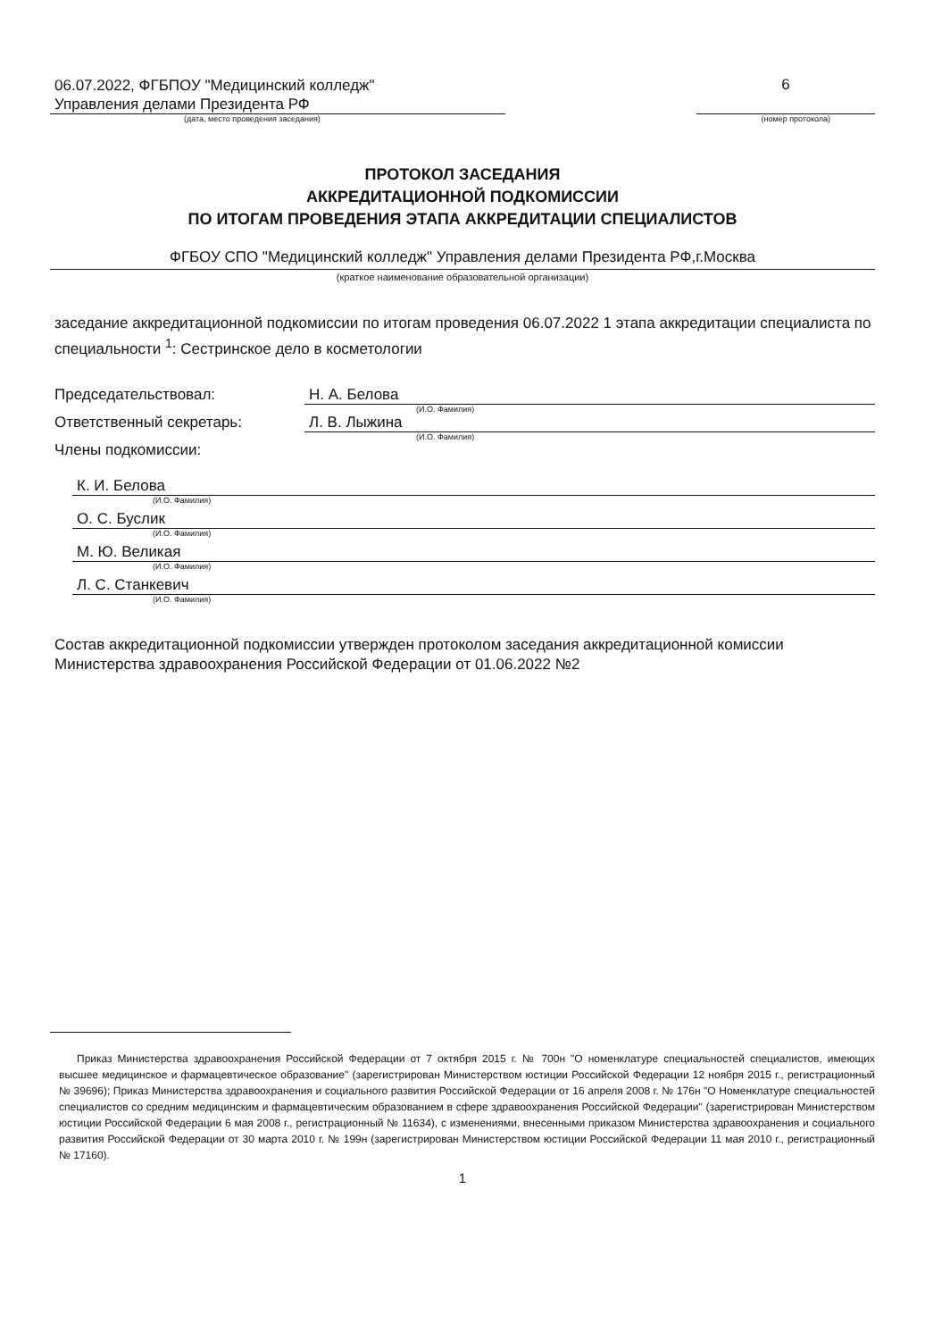06.07.2022, ФГБПОУ "Медицинский колледж"
Управления делами Президента РФ
6
(дата, место проведения заседания) (номер протокола)
ПРОТОКОЛ ЗАСЕДАНИЯ
АККРЕДИТАЦИОННОЙ ПОДКОМИССИИ
ПО ИТОГАМ ПРОВЕДЕНИЯ ЭТАПА АККРЕДИТАЦИИ СПЕЦИАЛИСТОВ
ФГБОУ СПО "Медицинский колледж" Управления делами Президента РФ,г.Москва
(краткое наименование образовательной организации)
заседание аккредитационной подкомиссии по итогам проведения 06.07.2022 1 этапа аккредитации специалиста по специальности <sup>1</sup>: Сестринское дело в косметологии
Председательствовал: Н. А. Белова
(И.О. Фамилия)
Ответственный секретарь: Л. В. Лыжина
(И.О. Фамилия)
Члены подкомиссии:
К. И. Белова
(И.О. Фамилия)
О. С. Буслик
(И.О. Фамилия)
М. Ю. Великая
(И.О. Фамилия)
Л. С. Станкевич
(И.О. Фамилия)
Состав аккредитационной подкомиссии утвержден протоколом заседания аккредитационной комиссии Министерства здравоохранения Российской Федерации от 01.06.2022 №2
Приказ Министерства здравоохранения Российской Федерации от 7 октября 2015 г. № 700н "О номенклатуре специальностей специалистов, имеющих высшее медицинское и фармацевтическое образование" (зарегистрирован Министерством юстиции Российской Федерации 12 ноября 2015 г., регистрационный № 39696); Приказ Министерства здравоохранения и социального развития Российской Федерации от 16 апреля 2008 г. № 176н "О Номенклатуре специальностей специалистов со средним медицинским и фармацевтическим образованием в сфере здравоохранения Российской Федерации" (зарегистрирован Министерством юстиции Российской Федерации 6 мая 2008 г., регистрационный № 11634), с изменениями, внесенными приказом Министерства здравоохранения и социального развития Российской Федерации от 30 марта 2010 г. № 199н (зарегистрирован Министерством юстиции Российской Федерации 11 мая 2010 г., регистрационный № 17160).
1